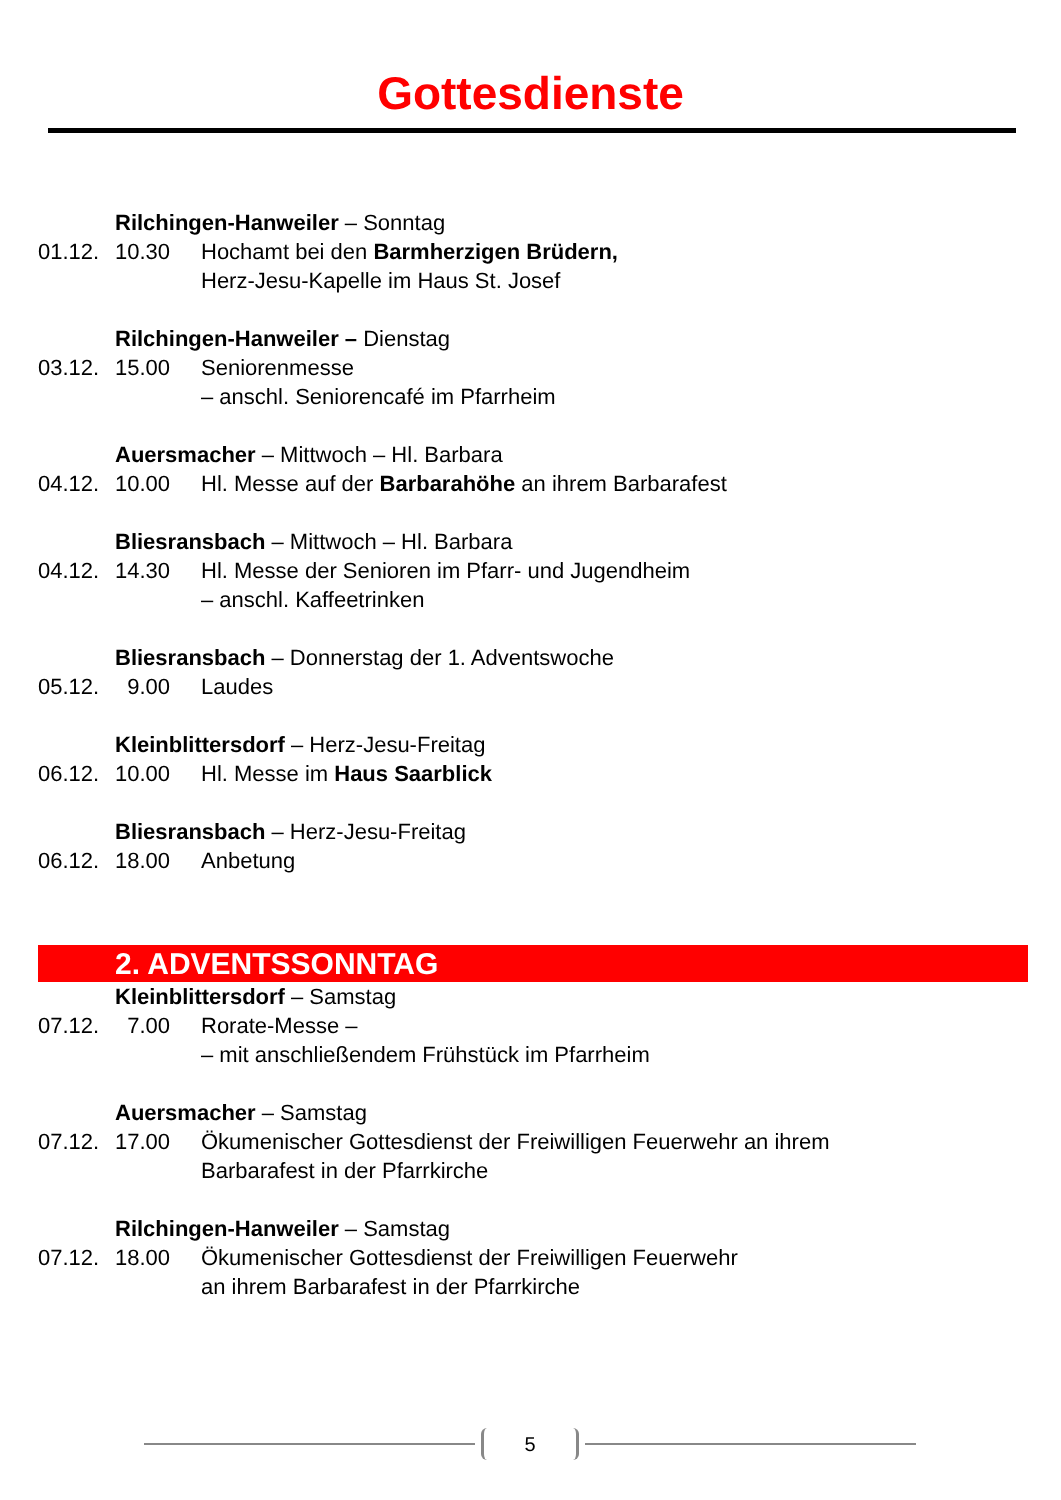Gottesdienste
Rilchingen-Hanweiler – Sonntag
01.12. 10.30 Hochamt bei den Barmherzigen Brüdern,
Herz-Jesu-Kapelle im Haus St. Josef
Rilchingen-Hanweiler – Dienstag
03.12. 15.00 Seniorenmesse
– anschl. Seniorencafé im Pfarrheim
Auersmacher – Mittwoch – Hl. Barbara
04.12. 10.00 Hl. Messe auf der Barbarahöhe an ihrem Barbarafest
Bliesransbach – Mittwoch – Hl. Barbara
04.12. 14.30 Hl. Messe der Senioren im Pfarr- und Jugendheim
– anschl. Kaffeetrinken
Bliesransbach – Donnerstag der 1. Adventswoche
05.12. 9.00 Laudes
Kleinblittersdorf – Herz-Jesu-Freitag
06.12. 10.00 Hl. Messe im Haus Saarblick
Bliesransbach – Herz-Jesu-Freitag
06.12. 18.00 Anbetung
2. ADVENTSSONNTAG
Kleinblittersdorf – Samstag
07.12. 7.00 Rorate-Messe –
– mit anschließendem Frühstück im Pfarrheim
Auersmacher – Samstag
07.12. 17.00 Ökumenischer Gottesdienst der Freiwilligen Feuerwehr an ihrem
Barbarafest in der Pfarrkirche
Rilchingen-Hanweiler – Samstag
07.12. 18.00 Ökumenischer Gottesdienst der Freiwilligen Feuerwehr
an ihrem Barbarafest in der Pfarrkirche
5